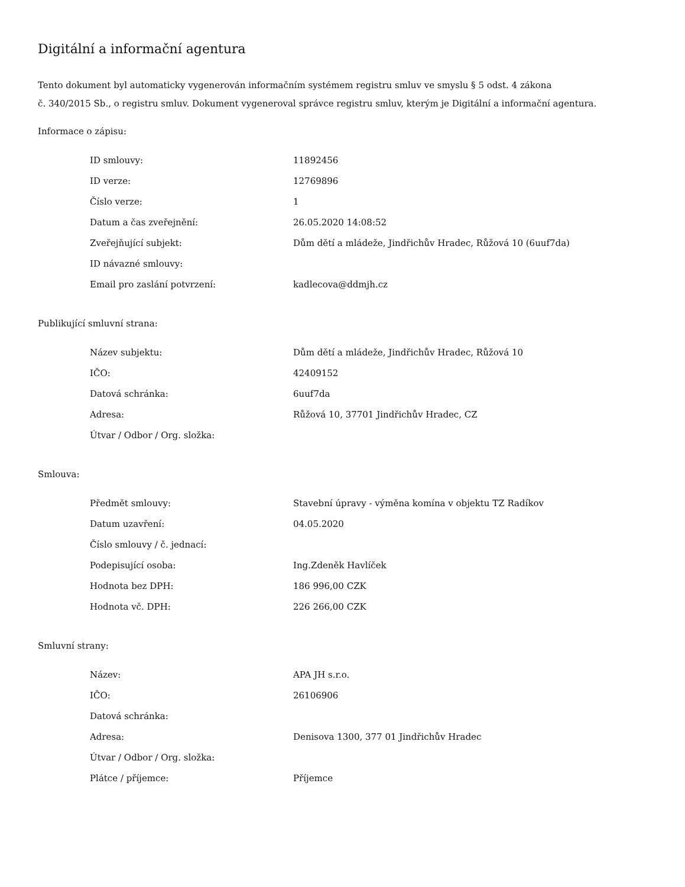Digitální a informační agentura
Tento dokument byl automaticky vygenerován informačním systémem registru smluv ve smyslu § 5 odst. 4 zákona
č. 340/2015 Sb., o registru smluv. Dokument vygeneroval správce registru smluv, kterým je Digitální a informační agentura.
Informace o zápisu:
| ID smlouvy: | 11892456 |
| ID verze: | 12769896 |
| Číslo verze: | 1 |
| Datum a čas zveřejnění: | 26.05.2020 14:08:52 |
| Zveřejňující subjekt: | Dům dětí a mládeže, Jindřichův Hradec, Růžová 10 (6uuf7da) |
| ID návazné smlouvy: | |
| Email pro zaslání potvrzení: | kadlecova@ddmjh.cz |
Publikující smluvní strana:
| Název subjektu: | Dům dětí a mládeže, Jindřichův Hradec, Růžová 10 |
| IČO: | 42409152 |
| Datová schránka: | 6uuf7da |
| Adresa: | Růžová 10, 37701 Jindřichův Hradec, CZ |
| Útvar / Odbor / Org. složka: | |
Smlouva:
| Předmět smlouvy: | Stavební úpravy - výměna komína v objektu TZ Radíkov |
| Datum uzavření: | 04.05.2020 |
| Číslo smlouvy / č. jednací: | |
| Podepisující osoba: | Ing.Zdeněk Havlíček |
| Hodnota bez DPH: | 186 996,00 CZK |
| Hodnota vč. DPH: | 226 266,00 CZK |
Smluvní strany:
| Název: | APA JH s.r.o. |
| IČO: | 26106906 |
| Datová schránka: | |
| Adresa: | Denisova 1300, 377 01 Jindřichův Hradec |
| Útvar / Odbor / Org. složka: | |
| Plátce / příjemce: | Příjemce |